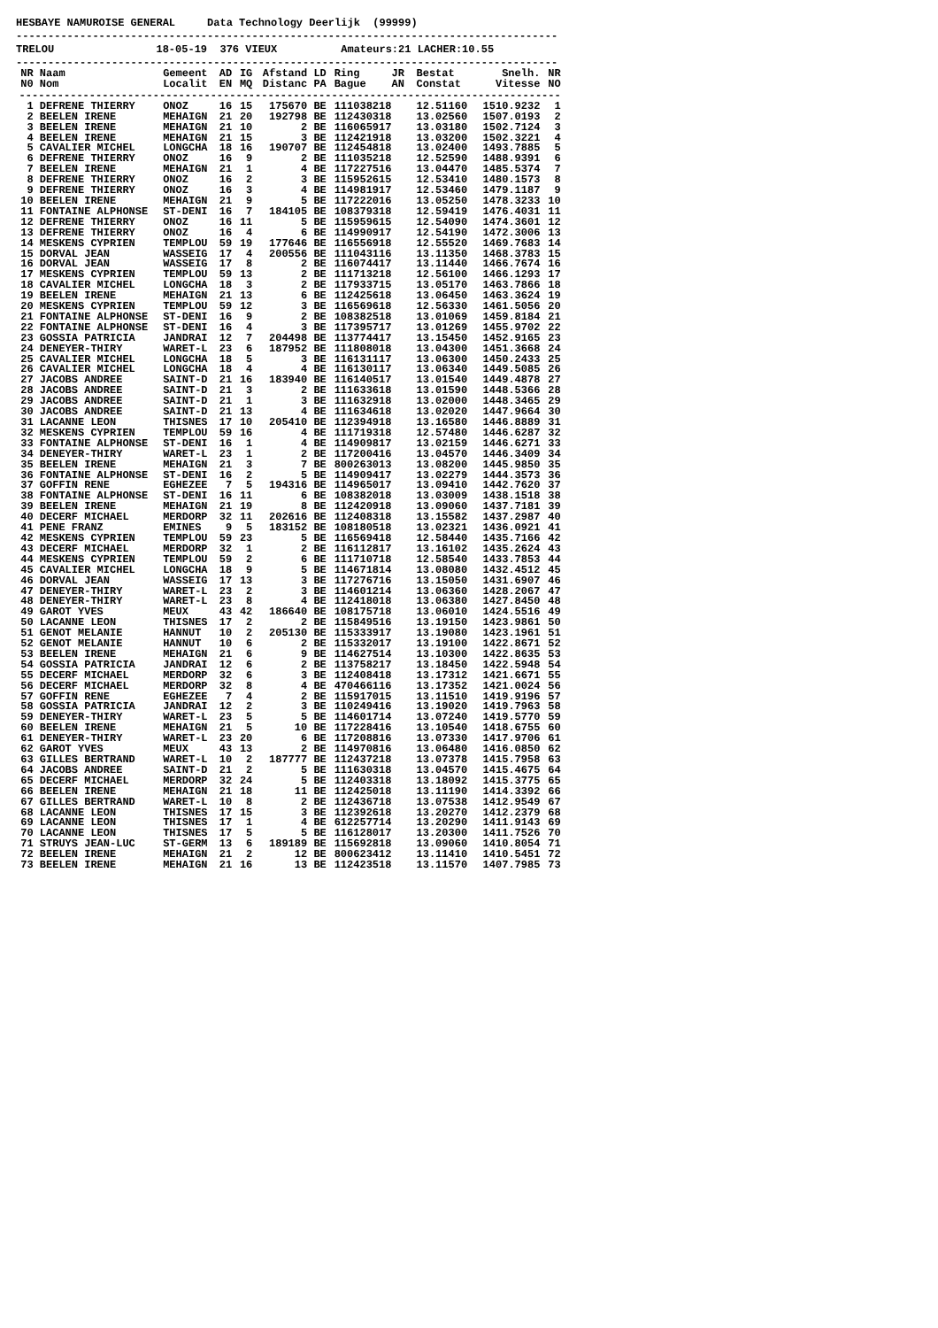HESBAYE NAMUROISE GENERAL     Data Technology Deerlijk  (99999)
-------------------------------------------------------------------------------------
TRELOU                18-05-19  376 VIEUX          Amateurs:21 LACHER:10.55
-------------------------------------------------------------------------------------
| NR N0 | Naam Nom | Gemeent Localit | AD EN | IG MQ | Afstand Distanc | LD PA | Ring JR Bague AN | Bestat Constat | Snelh. Vitesse | NR NO |
| --- | --- | --- | --- | --- | --- | --- | --- | --- | --- | --- |
| ------------------------------------------------------------------------------------- | | | | | | | | | | |
| 1 | DEFRENE THIERRY | ONOZ | 16 | 15 | 175670 | BE | 111038218 | 12.51160 | 1510.9232 | 1 |
| 2 | BEELEN IRENE | MEHAIGN | 21 | 20 | 192798 | BE | 112430318 | 13.02560 | 1507.0193 | 2 |
| 3 | BEELEN IRENE | MEHAIGN | 21 | 10 | 2 | BE | 116065917 | 13.03180 | 1502.7124 | 3 |
| 4 | BEELEN IRENE | MEHAIGN | 21 | 15 | 3 | BE | 112421918 | 13.03200 | 1502.3221 | 4 |
| 5 | CAVALIER MICHEL | LONGCHA | 18 | 16 | 190707 | BE | 112454818 | 13.02400 | 1493.7885 | 5 |
| 6 | DEFRENE THIERRY | ONOZ | 16 | 9 | 2 | BE | 111035218 | 12.52590 | 1488.9391 | 6 |
| 7 | BEELEN IRENE | MEHAIGN | 21 | 1 | 4 | BE | 117227516 | 13.04470 | 1485.5374 | 7 |
| 8 | DEFRENE THIERRY | ONOZ | 16 | 2 | 3 | BE | 115952615 | 12.53410 | 1480.1573 | 8 |
| 9 | DEFRENE THIERRY | ONOZ | 16 | 3 | 4 | BE | 114981917 | 12.53460 | 1479.1187 | 9 |
| 10 | BEELEN IRENE | MEHAIGN | 21 | 9 | 5 | BE | 117222016 | 13.05250 | 1478.3233 | 10 |
| 11 | FONTAINE ALPHONSE | ST-DENI | 16 | 7 | 184105 | BE | 108379318 | 12.59419 | 1476.4031 | 11 |
| 12 | DEFRENE THIERRY | ONOZ | 16 | 11 | 5 | BE | 115959615 | 12.54090 | 1474.3601 | 12 |
| 13 | DEFRENE THIERRY | ONOZ | 16 | 4 | 6 | BE | 114990917 | 12.54190 | 1472.3006 | 13 |
| 14 | MESKENS CYPRIEN | TEMPLOU | 59 | 19 | 177646 | BE | 116556918 | 12.55520 | 1469.7683 | 14 |
| 15 | DORVAL JEAN | WASSEIG | 17 | 4 | 200556 | BE | 111043116 | 13.11350 | 1468.3783 | 15 |
| 16 | DORVAL JEAN | WASSEIG | 17 | 8 | 2 | BE | 116074417 | 13.11440 | 1466.7674 | 16 |
| 17 | MESKENS CYPRIEN | TEMPLOU | 59 | 13 | 2 | BE | 111713218 | 12.56100 | 1466.1293 | 17 |
| 18 | CAVALIER MICHEL | LONGCHA | 18 | 3 | 2 | BE | 117933715 | 13.05170 | 1463.7866 | 18 |
| 19 | BEELEN IRENE | MEHAIGN | 21 | 13 | 6 | BE | 112425618 | 13.06450 | 1463.3624 | 19 |
| 20 | MESKENS CYPRIEN | TEMPLOU | 59 | 12 | 3 | BE | 116569618 | 12.56330 | 1461.5056 | 20 |
| 21 | FONTAINE ALPHONSE | ST-DENI | 16 | 9 | 2 | BE | 108382518 | 13.01069 | 1459.8184 | 21 |
| 22 | FONTAINE ALPHONSE | ST-DENI | 16 | 4 | 3 | BE | 117395717 | 13.01269 | 1455.9702 | 22 |
| 23 | GOSSIA PATRICIA | JANDRAI | 12 | 7 | 204498 | BE | 113774417 | 13.15450 | 1452.9165 | 23 |
| 24 | DENEYER-THIRY | WARET-L | 23 | 6 | 187952 | BE | 111808018 | 13.04300 | 1451.3668 | 24 |
| 25 | CAVALIER MICHEL | LONGCHA | 18 | 5 | 3 | BE | 116131117 | 13.06300 | 1450.2433 | 25 |
| 26 | CAVALIER MICHEL | LONGCHA | 18 | 4 | 4 | BE | 116130117 | 13.06340 | 1449.5085 | 26 |
| 27 | JACOBS ANDREE | SAINT-D | 21 | 16 | 183940 | BE | 116140517 | 13.01540 | 1449.4878 | 27 |
| 28 | JACOBS ANDREE | SAINT-D | 21 | 3 | 2 | BE | 111633618 | 13.01590 | 1448.5366 | 28 |
| 29 | JACOBS ANDREE | SAINT-D | 21 | 1 | 3 | BE | 111632918 | 13.02000 | 1448.3465 | 29 |
| 30 | JACOBS ANDREE | SAINT-D | 21 | 13 | 4 | BE | 111634618 | 13.02020 | 1447.9664 | 30 |
| 31 | LACANNE LEON | THISNES | 17 | 10 | 205410 | BE | 112394918 | 13.16580 | 1446.8889 | 31 |
| 32 | MESKENS CYPRIEN | TEMPLOU | 59 | 16 | 4 | BE | 111719318 | 12.57480 | 1446.6287 | 32 |
| 33 | FONTAINE ALPHONSE | ST-DENI | 16 | 1 | 4 | BE | 114909817 | 13.02159 | 1446.6271 | 33 |
| 34 | DENEYER-THIRY | WARET-L | 23 | 1 | 2 | BE | 117200416 | 13.04570 | 1446.3409 | 34 |
| 35 | BEELEN IRENE | MEHAIGN | 21 | 3 | 7 | BE | 800263013 | 13.08200 | 1445.9850 | 35 |
| 36 | FONTAINE ALPHONSE | ST-DENI | 16 | 2 | 5 | BE | 114909417 | 13.02279 | 1444.3573 | 36 |
| 37 | GOFFIN RENE | EGHEZEE | 7 | 5 | 194316 | BE | 114965017 | 13.09410 | 1442.7620 | 37 |
| 38 | FONTAINE ALPHONSE | ST-DENI | 16 | 11 | 6 | BE | 108382018 | 13.03009 | 1438.1518 | 38 |
| 39 | BEELEN IRENE | MEHAIGN | 21 | 19 | 8 | BE | 112420918 | 13.09060 | 1437.7181 | 39 |
| 40 | DECERF MICHAEL | MERDORP | 32 | 11 | 202616 | BE | 112408318 | 13.15582 | 1437.2987 | 40 |
| 41 | PENE FRANZ | EMINES | 9 | 5 | 183152 | BE | 108180518 | 13.02321 | 1436.0921 | 41 |
| 42 | MESKENS CYPRIEN | TEMPLOU | 59 | 23 | 5 | BE | 116569418 | 12.58440 | 1435.7166 | 42 |
| 43 | DECERF MICHAEL | MERDORP | 32 | 1 | 2 | BE | 116112817 | 13.16102 | 1435.2624 | 43 |
| 44 | MESKENS CYPRIEN | TEMPLOU | 59 | 2 | 6 | BE | 111710718 | 12.58540 | 1433.7853 | 44 |
| 45 | CAVALIER MICHEL | LONGCHA | 18 | 9 | 5 | BE | 114671814 | 13.08080 | 1432.4512 | 45 |
| 46 | DORVAL JEAN | WASSEIG | 17 | 13 | 3 | BE | 117276716 | 13.15050 | 1431.6907 | 46 |
| 47 | DENEYER-THIRY | WARET-L | 23 | 2 | 3 | BE | 114601214 | 13.06360 | 1428.2067 | 47 |
| 48 | DENEYER-THIRY | WARET-L | 23 | 8 | 4 | BE | 112418018 | 13.06380 | 1427.8450 | 48 |
| 49 | GAROT YVES | MEUX | 43 | 42 | 186640 | BE | 108175718 | 13.06010 | 1424.5516 | 49 |
| 50 | LACANNE LEON | THISNES | 17 | 2 | 2 | BE | 115849516 | 13.19150 | 1423.9861 | 50 |
| 51 | GENOT MELANIE | HANNUT | 10 | 2 | 205130 | BE | 115333917 | 13.19080 | 1423.1961 | 51 |
| 52 | GENOT MELANIE | HANNUT | 10 | 6 | 2 | BE | 115332017 | 13.19100 | 1422.8671 | 52 |
| 53 | BEELEN IRENE | MEHAIGN | 21 | 6 | 9 | BE | 114627514 | 13.10300 | 1422.8635 | 53 |
| 54 | GOSSIA PATRICIA | JANDRAI | 12 | 6 | 2 | BE | 113758217 | 13.18450 | 1422.5948 | 54 |
| 55 | DECERF MICHAEL | MERDORP | 32 | 6 | 3 | BE | 112408418 | 13.17312 | 1421.6671 | 55 |
| 56 | DECERF MICHAEL | MERDORP | 32 | 8 | 4 | BE | 470466116 | 13.17352 | 1421.0024 | 56 |
| 57 | GOFFIN RENE | EGHEZEE | 7 | 4 | 2 | BE | 115917015 | 13.11510 | 1419.9196 | 57 |
| 58 | GOSSIA PATRICIA | JANDRAI | 12 | 2 | 3 | BE | 110249416 | 13.19020 | 1419.7963 | 58 |
| 59 | DENEYER-THIRY | WARET-L | 23 | 5 | 5 | BE | 114601714 | 13.07240 | 1419.5770 | 59 |
| 60 | BEELEN IRENE | MEHAIGN | 21 | 5 | 10 | BE | 117228416 | 13.10540 | 1418.6755 | 60 |
| 61 | DENEYER-THIRY | WARET-L | 23 | 20 | 6 | BE | 117208816 | 13.07330 | 1417.9706 | 61 |
| 62 | GAROT YVES | MEUX | 43 | 13 | 2 | BE | 114970816 | 13.06480 | 1416.0850 | 62 |
| 63 | GILLES BERTRAND | WARET-L | 10 | 2 | 187777 | BE | 112437218 | 13.07378 | 1415.7958 | 63 |
| 64 | JACOBS ANDREE | SAINT-D | 21 | 2 | 5 | BE | 111630318 | 13.04570 | 1415.4675 | 64 |
| 65 | DECERF MICHAEL | MERDORP | 32 | 24 | 5 | BE | 112403318 | 13.18092 | 1415.3775 | 65 |
| 66 | BEELEN IRENE | MEHAIGN | 21 | 18 | 11 | BE | 112425018 | 13.11190 | 1414.3392 | 66 |
| 67 | GILLES BERTRAND | WARET-L | 10 | 8 | 2 | BE | 112436718 | 13.07538 | 1412.9549 | 67 |
| 68 | LACANNE LEON | THISNES | 17 | 15 | 3 | BE | 112392618 | 13.20270 | 1412.2379 | 68 |
| 69 | LACANNE LEON | THISNES | 17 | 1 | 4 | BE | 612257714 | 13.20290 | 1411.9143 | 69 |
| 70 | LACANNE LEON | THISNES | 17 | 5 | 5 | BE | 116128017 | 13.20300 | 1411.7526 | 70 |
| 71 | STRUYS JEAN-LUC | ST-GERM | 13 | 6 | 189189 | BE | 115692818 | 13.09060 | 1410.8054 | 71 |
| 72 | BEELEN IRENE | MEHAIGN | 21 | 2 | 12 | BE | 800623412 | 13.11410 | 1410.5451 | 72 |
| 73 | BEELEN IRENE | MEHAIGN | 21 | 16 | 13 | BE | 112423518 | 13.11570 | 1407.7985 | 73 |